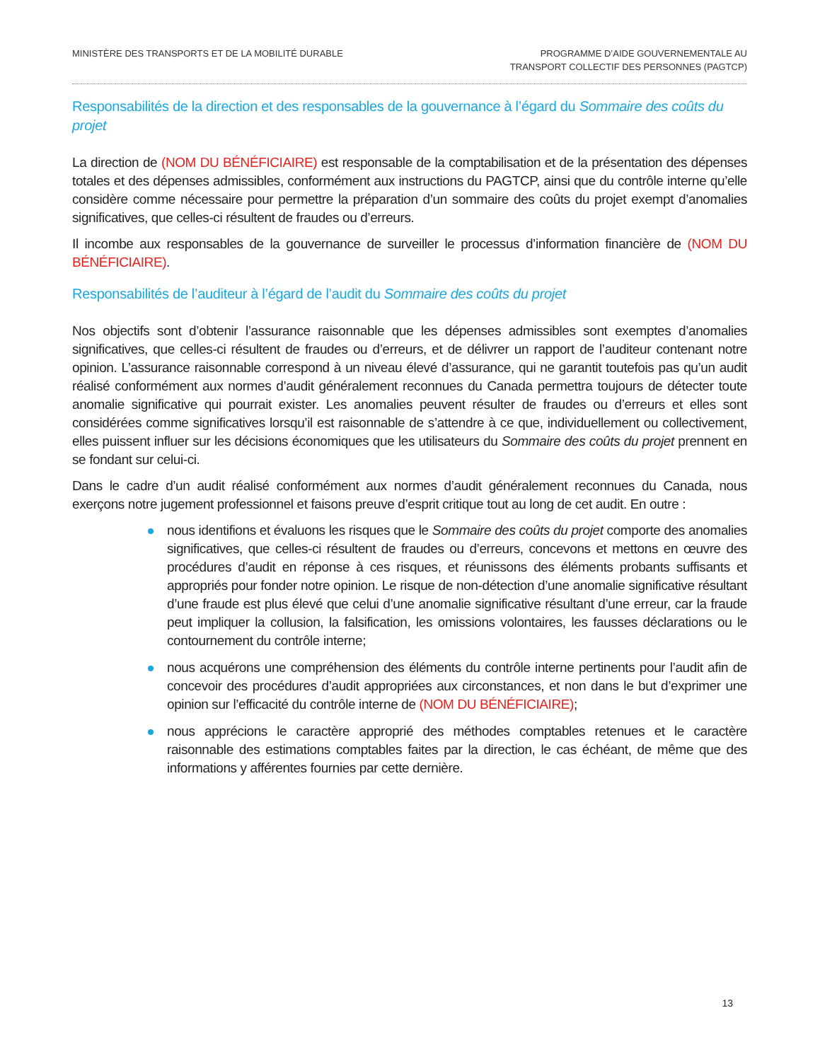MINISTÈRE DES TRANSPORTS ET DE LA MOBILITÉ DURABLE
PROGRAMME D’AIDE GOUVERNEMENTALE AU
TRANSPORT COLLECTIF DES PERSONNES (PAGTCP)
Responsabilités de la direction et des responsables de la gouvernance à l’égard du Sommaire des coûts du projet
La direction de (NOM DU BÉNÉFICIAIRE) est responsable de la comptabilisation et de la présentation des dépenses totales et des dépenses admissibles, conformément aux instructions du PAGTCP, ainsi que du contrôle interne qu’elle considère comme nécessaire pour permettre la préparation d’un sommaire des coûts du projet exempt d’anomalies significatives, que celles-ci résultent de fraudes ou d’erreurs.
Il incombe aux responsables de la gouvernance de surveiller le processus d’information financière de (NOM DU BÉNÉFICIAIRE).
Responsabilités de l’auditeur à l’égard de l’audit du Sommaire des coûts du projet
Nos objectifs sont d’obtenir l’assurance raisonnable que les dépenses admissibles sont exemptes d’anomalies significatives, que celles-ci résultent de fraudes ou d’erreurs, et de délivrer un rapport de l’auditeur contenant notre opinion. L’assurance raisonnable correspond à un niveau élevé d’assurance, qui ne garantit toutefois pas qu’un audit réalisé conformément aux normes d’audit généralement reconnues du Canada permettra toujours de détecter toute anomalie significative qui pourrait exister. Les anomalies peuvent résulter de fraudes ou d’erreurs et elles sont considérées comme significatives lorsqu’il est raisonnable de s’attendre à ce que, individuellement ou collectivement, elles puissent influer sur les décisions économiques que les utilisateurs du Sommaire des coûts du projet prennent en se fondant sur celui-ci.
Dans le cadre d’un audit réalisé conformément aux normes d’audit généralement reconnues du Canada, nous exerçons notre jugement professionnel et faisons preuve d’esprit critique tout au long de cet audit. En outre :
nous identifions et évaluons les risques que le Sommaire des coûts du projet comporte des anomalies significatives, que celles-ci résultent de fraudes ou d’erreurs, concevons et mettons en œuvre des procédures d’audit en réponse à ces risques, et réunissons des éléments probants suffisants et appropriés pour fonder notre opinion. Le risque de non-détection d’une anomalie significative résultant d’une fraude est plus élevé que celui d’une anomalie significative résultant d’une erreur, car la fraude peut impliquer la collusion, la falsification, les omissions volontaires, les fausses déclarations ou le contournement du contrôle interne;
nous acquérons une compréhension des éléments du contrôle interne pertinents pour l’audit afin de concevoir des procédures d’audit appropriées aux circonstances, et non dans le but d’exprimer une opinion sur l’efficacité du contrôle interne de (NOM DU BÉNÉFICIAIRE);
nous apprécions le caractère approprié des méthodes comptables retenues et le caractère raisonnable des estimations comptables faites par la direction, le cas échéant, de même que des informations y afférentes fournies par cette dernière.
13